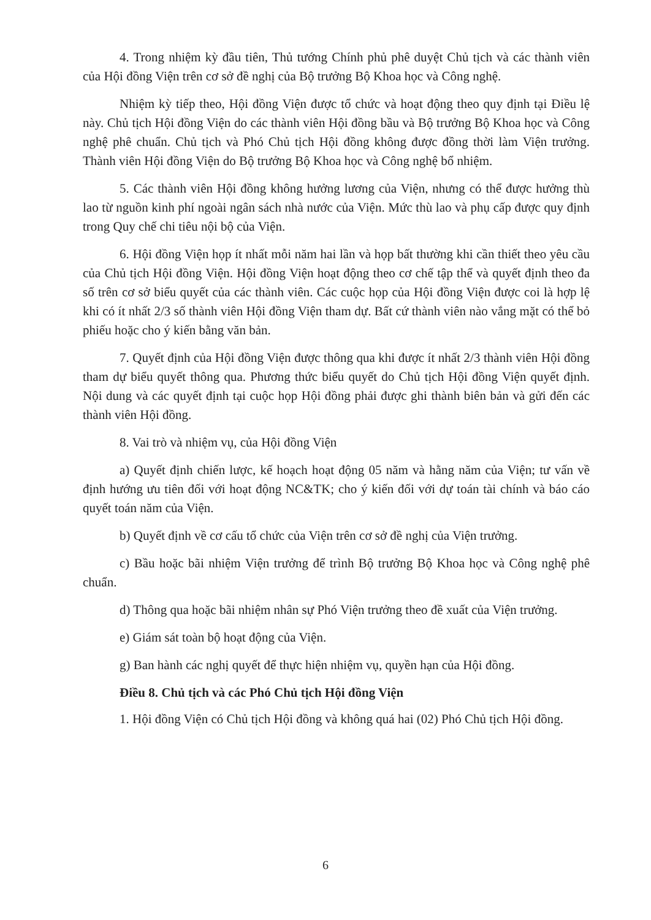4. Trong nhiệm kỳ đầu tiên, Thủ tướng Chính phủ phê duyệt Chủ tịch và các thành viên của Hội đồng Viện trên cơ sở đề nghị của Bộ trưởng Bộ Khoa học và Công nghệ.
Nhiệm kỳ tiếp theo, Hội đồng Viện được tổ chức và hoạt động theo quy định tại Điều lệ này. Chủ tịch Hội đồng Viện do các thành viên Hội đồng bầu và Bộ trưởng Bộ Khoa học và Công nghệ phê chuẩn. Chủ tịch và Phó Chủ tịch Hội đồng không được đồng thời làm Viện trưởng. Thành viên Hội đồng Viện do Bộ trưởng Bộ Khoa học và Công nghệ bổ nhiệm.
5. Các thành viên Hội đồng không hưởng lương của Viện, nhưng có thể được hưởng thù lao từ nguồn kinh phí ngoài ngân sách nhà nước của Viện. Mức thù lao và phụ cấp được quy định trong Quy chế chi tiêu nội bộ của Viện.
6. Hội đồng Viện họp ít nhất mỗi năm hai lần và họp bất thường khi cần thiết theo yêu cầu của Chủ tịch Hội đồng Viện. Hội đồng Viện hoạt động theo cơ chế tập thể và quyết định theo đa số trên cơ sở biểu quyết của các thành viên. Các cuộc họp của Hội đồng Viện được coi là hợp lệ khi có ít nhất 2/3 số thành viên Hội đồng Viện tham dự. Bất cứ thành viên nào vắng mặt có thể bỏ phiếu hoặc cho ý kiến bằng văn bản.
7. Quyết định của Hội đồng Viện được thông qua khi được ít nhất 2/3 thành viên Hội đồng tham dự biểu quyết thông qua. Phương thức biểu quyết do Chủ tịch Hội đồng Viện quyết định. Nội dung và các quyết định tại cuộc họp Hội đồng phải được ghi thành biên bản và gửi đến các thành viên Hội đồng.
8. Vai trò và nhiệm vụ, của Hội đồng Viện
a) Quyết định chiến lược, kế hoạch hoạt động 05 năm và hằng năm của Viện; tư vấn về định hướng ưu tiên đối với hoạt động NC&TK; cho ý kiến đối với dự toán tài chính và báo cáo quyết toán năm của Viện.
b) Quyết định về cơ cấu tổ chức của Viện trên cơ sở đề nghị của Viện trưởng.
c) Bầu hoặc bãi nhiệm Viện trưởng để trình Bộ trưởng Bộ Khoa học và Công nghệ phê chuẩn.
d) Thông qua hoặc bãi nhiệm nhân sự Phó Viện trưởng theo đề xuất của Viện trưởng.
e) Giám sát toàn bộ hoạt động của Viện.
g) Ban hành các nghị quyết để thực hiện nhiệm vụ, quyền hạn của Hội đồng.
Điều 8. Chủ tịch và các Phó Chủ tịch Hội đồng Viện
1. Hội đồng Viện có Chủ tịch Hội đồng và không quá hai (02) Phó Chủ tịch Hội đồng.
6